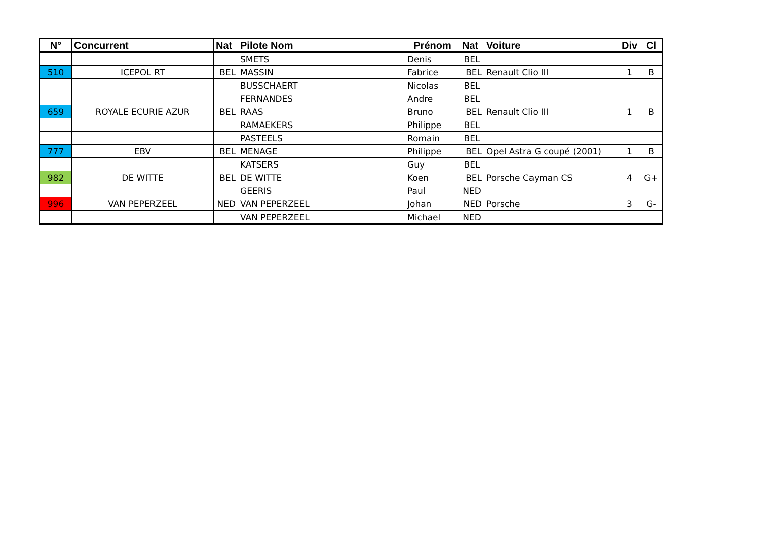| N° | Concurrent | Nat | Pilote Nom | Prénom | Nat | Voiture | Div | Cl |
| --- | --- | --- | --- | --- | --- | --- | --- | --- |
| | | | SMETS | Denis | BEL | | | |
| 510 | ICEPOL RT | BEL | MASSIN | Fabrice | BEL | Renault Clio III | 1 | B |
| | | | BUSSCHAERT | Nicolas | BEL | | | |
| | | | FERNANDES | Andre | BEL | | | |
| 659 | ROYALE ECURIE AZUR | BEL | RAAS | Bruno | BEL | Renault Clio III | 1 | B |
| | | | RAMAEKERS | Philippe | BEL | | | |
| | | | PASTEELS | Romain | BEL | | | |
| 777 | EBV | BEL | MENAGE | Philippe | BEL | Opel Astra G coupé (2001) | 1 | B |
| | | | KATSERS | Guy | BEL | | | |
| 982 | DE WITTE | BEL | DE WITTE | Koen | BEL | Porsche Cayman CS | 4 | G+ |
| | | | GEERIS | Paul | NED | | | |
| 996 | VAN PEPERZEEL | NED | VAN PEPERZEEL | Johan | NED | Porsche | 3 | G- |
| | | | VAN PEPERZEEL | Michael | NED | | | |